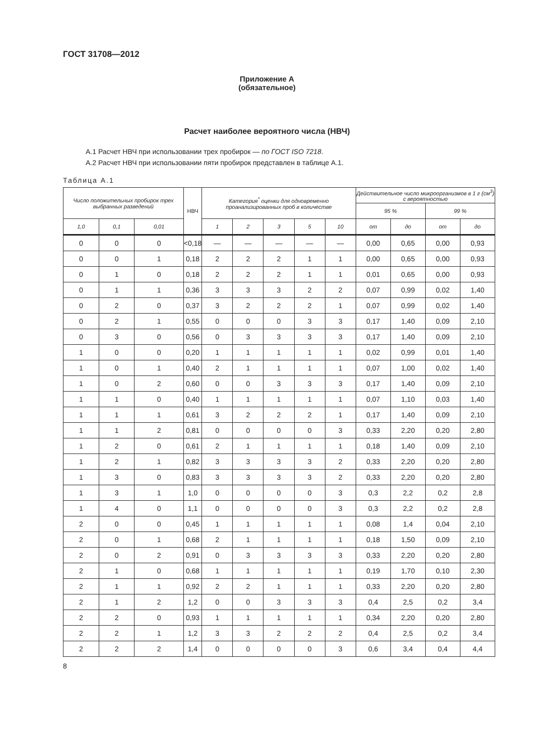ГОСТ 31708—2012
Приложение А
(обязательное)
Расчет наиболее вероятного числа (НВЧ)
А.1 Расчет НВЧ при использовании трех пробирок — по ГОСТ ISO 7218.
А.2 Расчет НВЧ при использовании пяти пробирок представлен в таблице А.1.
Таблица А.1
| Число положительных пробирок трех выбранных разведений | | | НВЧ | Категория<sup>*</sup> оценки для одновременно проанализированных проб в количестве | | | | | Действительное число микроорганизмов в 1 г (см<sup>3</sup>) с вероятностью | | | |
| --- | --- | --- | --- | --- | --- | --- | --- | --- | --- | --- | --- | --- |
| | | | | | | | | | 95 % | | 99 % | |
| 1,0 | 0,1 | 0,01 | | 1 | 2 | 3 | 5 | 10 | от | до | от | до |
| 0 | 0 | 0 | <0,18 | — | — | — | — | — | 0,00 | 0,65 | 0,00 | 0,93 |
| 0 | 0 | 1 | 0,18 | 2 | 2 | 2 | 1 | 1 | 0,00 | 0,65 | 0,00 | 0,93 |
| 0 | 1 | 0 | 0,18 | 2 | 2 | 2 | 1 | 1 | 0,01 | 0,65 | 0,00 | 0,93 |
| 0 | 1 | 1 | 0,36 | 3 | 3 | 3 | 2 | 2 | 0,07 | 0,99 | 0,02 | 1,40 |
| 0 | 2 | 0 | 0,37 | 3 | 2 | 2 | 2 | 1 | 0,07 | 0,99 | 0,02 | 1,40 |
| 0 | 2 | 1 | 0,55 | 0 | 0 | 0 | 3 | 3 | 0,17 | 1,40 | 0,09 | 2,10 |
| 0 | 3 | 0 | 0,56 | 0 | 3 | 3 | 3 | 3 | 0,17 | 1,40 | 0,09 | 2,10 |
| 1 | 0 | 0 | 0,20 | 1 | 1 | 1 | 1 | 1 | 0,02 | 0,99 | 0,01 | 1,40 |
| 1 | 0 | 1 | 0,40 | 2 | 1 | 1 | 1 | 1 | 0,07 | 1,00 | 0,02 | 1,40 |
| 1 | 0 | 2 | 0,60 | 0 | 0 | 3 | 3 | 3 | 0,17 | 1,40 | 0,09 | 2,10 |
| 1 | 1 | 0 | 0,40 | 1 | 1 | 1 | 1 | 1 | 0,07 | 1,10 | 0,03 | 1,40 |
| 1 | 1 | 1 | 0,61 | 3 | 2 | 2 | 2 | 1 | 0,17 | 1,40 | 0,09 | 2,10 |
| 1 | 1 | 2 | 0,81 | 0 | 0 | 0 | 0 | 3 | 0,33 | 2,20 | 0,20 | 2,80 |
| 1 | 2 | 0 | 0,61 | 2 | 1 | 1 | 1 | 1 | 0,18 | 1,40 | 0,09 | 2,10 |
| 1 | 2 | 1 | 0,82 | 3 | 3 | 3 | 3 | 2 | 0,33 | 2,20 | 0,20 | 2,80 |
| 1 | 3 | 0 | 0,83 | 3 | 3 | 3 | 3 | 2 | 0,33 | 2,20 | 0,20 | 2,80 |
| 1 | 3 | 1 | 1,0 | 0 | 0 | 0 | 0 | 3 | 0,3 | 2,2 | 0,2 | 2,8 |
| 1 | 4 | 0 | 1,1 | 0 | 0 | 0 | 0 | 3 | 0,3 | 2,2 | 0,2 | 2,8 |
| 2 | 0 | 0 | 0,45 | 1 | 1 | 1 | 1 | 1 | 0,08 | 1,4 | 0,04 | 2,10 |
| 2 | 0 | 1 | 0,68 | 2 | 1 | 1 | 1 | 1 | 0,18 | 1,50 | 0,09 | 2,10 |
| 2 | 0 | 2 | 0,91 | 0 | 3 | 3 | 3 | 3 | 0,33 | 2,20 | 0,20 | 2,80 |
| 2 | 1 | 0 | 0,68 | 1 | 1 | 1 | 1 | 1 | 0,19 | 1,70 | 0,10 | 2,30 |
| 2 | 1 | 1 | 0,92 | 2 | 2 | 1 | 1 | 1 | 0,33 | 2,20 | 0,20 | 2,80 |
| 2 | 1 | 2 | 1,2 | 0 | 0 | 3 | 3 | 3 | 0,4 | 2,5 | 0,2 | 3,4 |
| 2 | 2 | 0 | 0,93 | 1 | 1 | 1 | 1 | 1 | 0,34 | 2,20 | 0,20 | 2,80 |
| 2 | 2 | 1 | 1,2 | 3 | 3 | 2 | 2 | 2 | 0,4 | 2,5 | 0,2 | 3,4 |
| 2 | 2 | 2 | 1,4 | 0 | 0 | 0 | 0 | 3 | 0,6 | 3,4 | 0,4 | 4,4 |
8